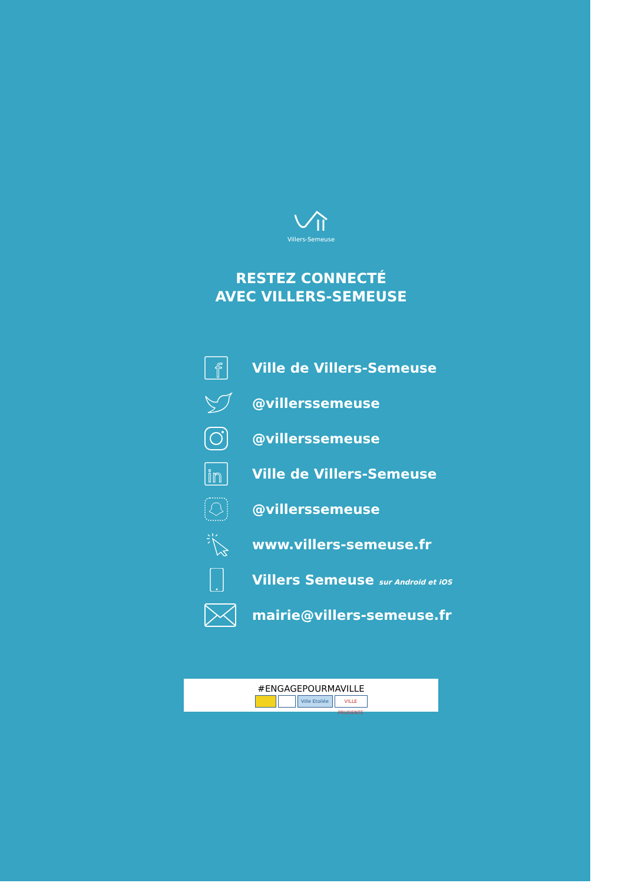Villers-Semeuse
RESTEZ CONNECTÉ
AVEC VILLERS-SEMEUSE
f
Ville de Villers-Semeuse
@villerssemeuse
@villerssemeuse
in
Ville de Villers-Semeuse
@villerssemeuse
www.villers-semeuse.fr
Villers Semeuse sur Android et iOS
mairie@villers-semeuse.fr
#ENGAGEPOURMAVILLE
Ville Etoilée
VILLE PRUDENTE